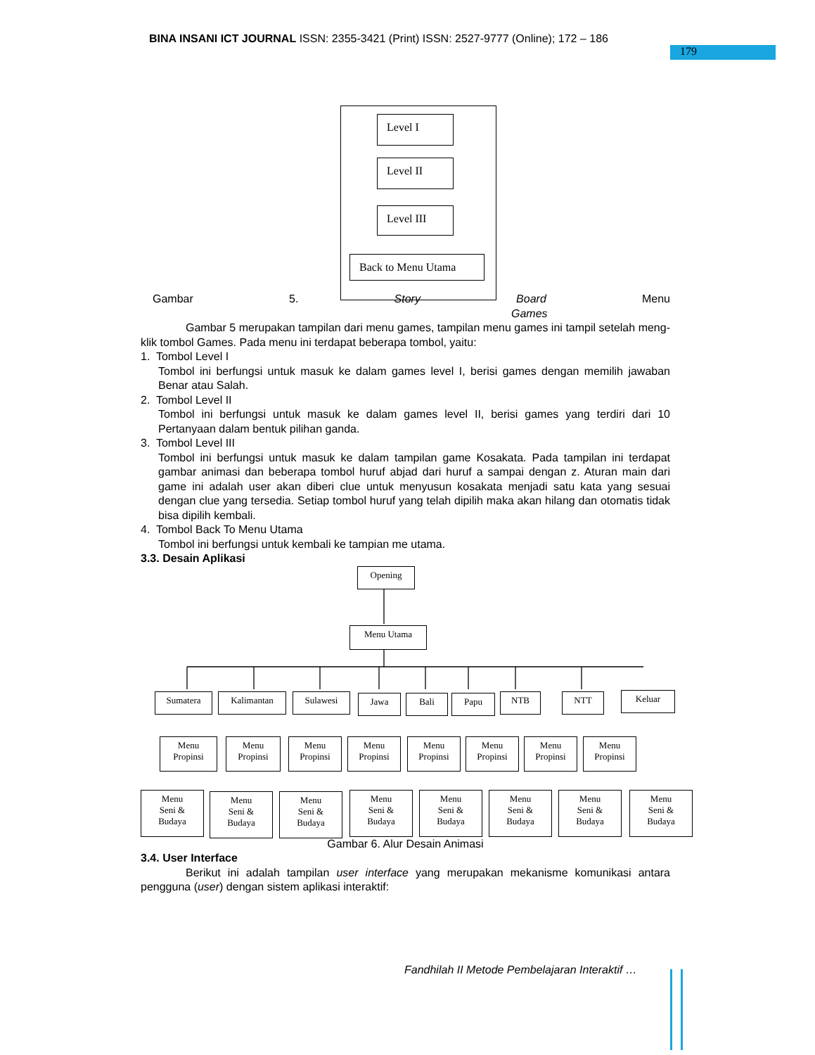BINA INSANI ICT JOURNAL ISSN: 2355-3421 (Print) ISSN: 2527-9777 (Online); 172 – 186
179
Level I
Level II
Level III
Back to Menu Utama
Gambar 5. Story Board Menu Games
Gambar 5 merupakan tampilan dari menu games, tampilan menu games ini tampil setelah meng-klik tombol Games. Pada menu ini terdapat beberapa tombol, yaitu:
1. Tombol Level I
Tombol ini berfungsi untuk masuk ke dalam games level I, berisi games dengan memilih jawaban Benar atau Salah.
2. Tombol Level II
Tombol ini berfungsi untuk masuk ke dalam games level II, berisi games yang terdiri dari 10 Pertanyaan dalam bentuk pilihan ganda.
3. Tombol Level III
Tombol ini berfungsi untuk masuk ke dalam tampilan game Kosakata. Pada tampilan ini terdapat gambar animasi dan beberapa tombol huruf abjad dari huruf a sampai dengan z. Aturan main dari game ini adalah user akan diberi clue untuk menyusun kosakata menjadi satu kata yang sesuai dengan clue yang tersedia. Setiap tombol huruf yang telah dipilih maka akan hilang dan otomatis tidak bisa dipilih kembali.
4. Tombol Back To Menu Utama
Tombol ini berfungsi untuk kembali ke tampian me utama.
3.3. Desain Aplikasi
Opening
Menu Utama
Sumatera Kalimantan Sulawesi Jawa Bali Papu NTB NTT Keluar
Menu
Propinsi
Menu
Propinsi
Menu
Propinsi
Menu
Propinsi
Menu
Propinsi
Menu
Propinsi
Menu
Propinsi
Menu
Propinsi
Menu
Seni &
Budaya
Menu
Seni &
Budaya
Menu
Seni &
Budaya
Menu
Seni &
Budaya
Menu
Seni &
Budaya
Menu
Seni &
Budaya
Menu
Seni &
Budaya
Menu
Seni &
Budaya
Gambar 6. Alur Desain Animasi
3.4. User Interface
Berikut ini adalah tampilan user interface yang merupakan mekanisme komunikasi antara pengguna (user) dengan sistem aplikasi interaktif:
Fandhilah II Metode Pembelajaran Interaktif …